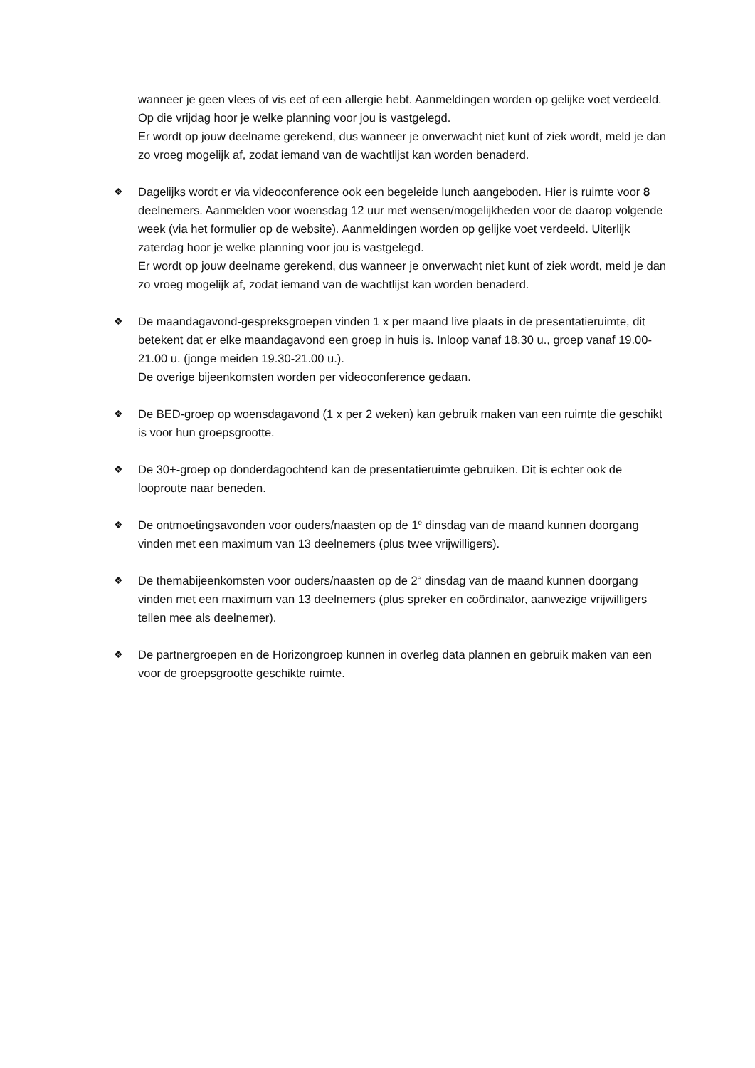wanneer je geen vlees of vis eet of een allergie hebt. Aanmeldingen worden op gelijke voet verdeeld. Op die vrijdag hoor je welke planning voor jou is vastgelegd.
Er wordt op jouw deelname gerekend, dus wanneer je onverwacht niet kunt of ziek wordt, meld je dan zo vroeg mogelijk af, zodat iemand van de wachtlijst kan worden benaderd.
❖
Dagelijks wordt er via videoconference ook een begeleide lunch aangeboden. Hier is ruimte voor 8 deelnemers. Aanmelden voor woensdag 12 uur met wensen/mogelijkheden voor de daarop volgende week (via het formulier op de website). Aanmeldingen worden op gelijke voet verdeeld. Uiterlijk zaterdag hoor je welke planning voor jou is vastgelegd.
Er wordt op jouw deelname gerekend, dus wanneer je onverwacht niet kunt of ziek wordt, meld je dan zo vroeg mogelijk af, zodat iemand van de wachtlijst kan worden benaderd.
❖
De maandagavond-gespreksgroepen vinden 1 x per maand live plaats in de presentatieruimte, dit betekent dat er elke maandagavond een groep in huis is. Inloop vanaf 18.30 u., groep vanaf 19.00-21.00 u. (jonge meiden 19.30-21.00 u.).
De overige bijeenkomsten worden per videoconference gedaan.
❖
De BED-groep op woensdagavond (1 x per 2 weken) kan gebruik maken van een ruimte die geschikt is voor hun groepsgrootte.
❖
De 30+-groep op donderdagochtend kan de presentatieruimte gebruiken. Dit is echter ook de looproute naar beneden.
❖
De ontmoetingsavonden voor ouders/naasten op de 1<sup>e</sup> dinsdag van de maand kunnen doorgang vinden met een maximum van 13 deelnemers (plus twee vrijwilligers).
❖
De themabijeenkomsten voor ouders/naasten op de 2<sup>e</sup> dinsdag van de maand kunnen doorgang vinden met een maximum van 13 deelnemers (plus spreker en coördinator, aanwezige vrijwilligers tellen mee als deelnemer).
❖
De partnergroepen en de Horizongroep kunnen in overleg data plannen en gebruik maken van een voor de groepsgrootte geschikte ruimte.